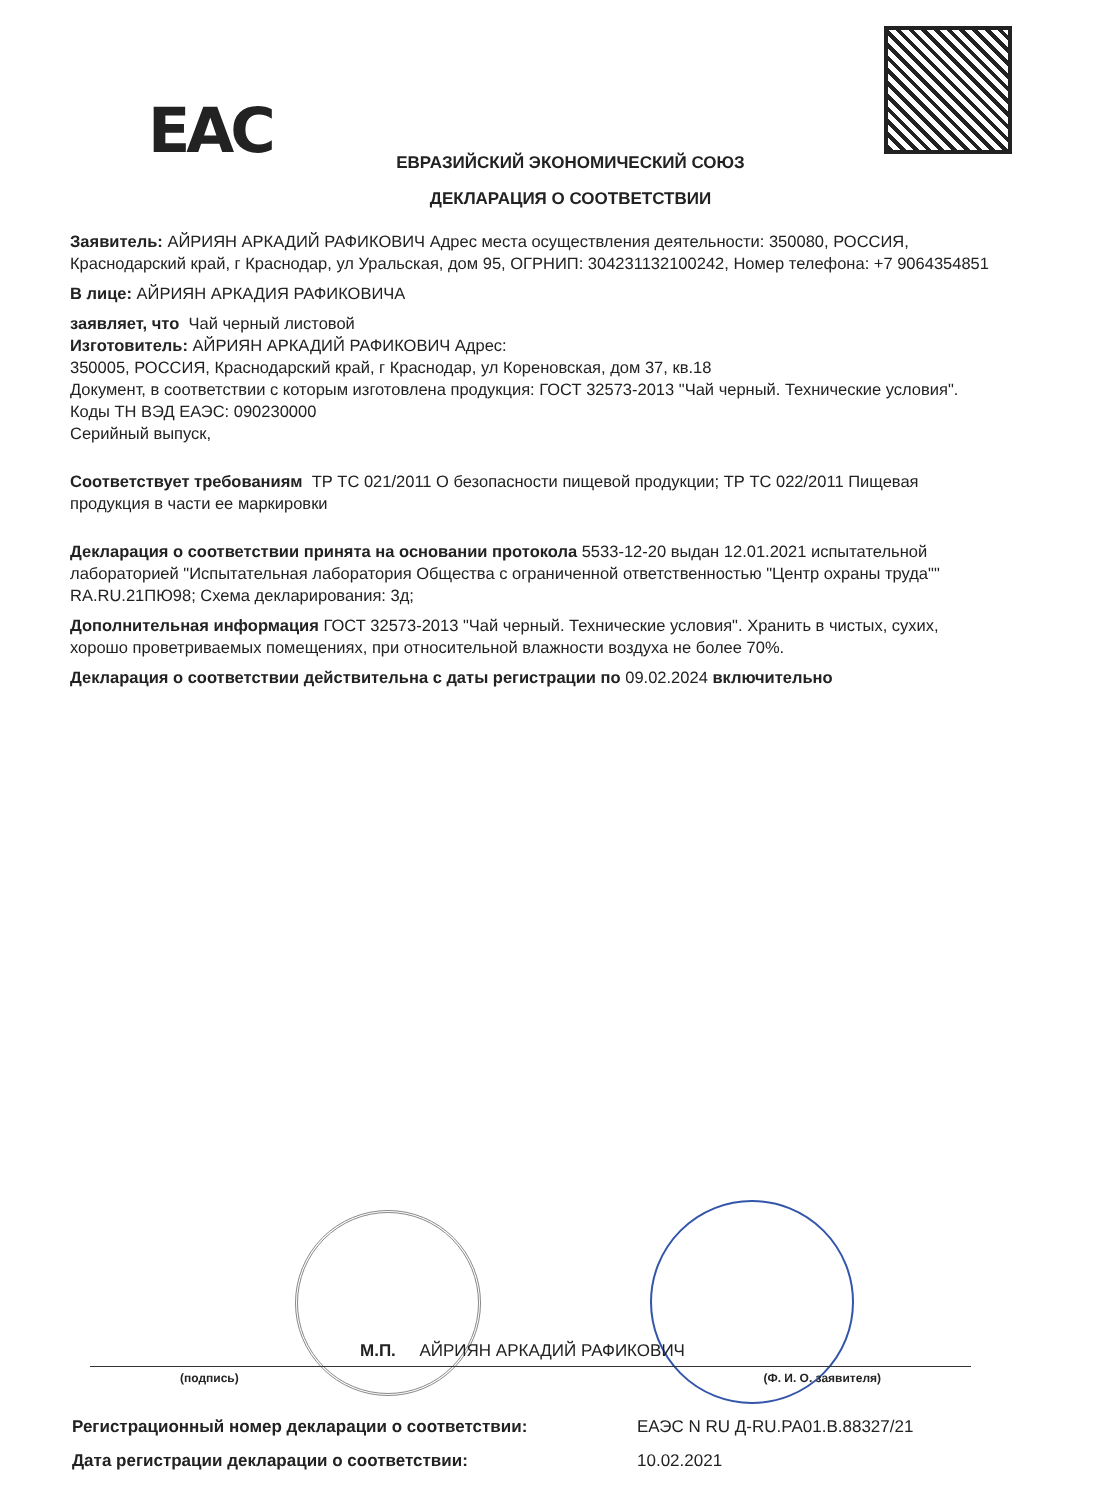EAC
ЕВРАЗИЙСКИЙ ЭКОНОМИЧЕСКИЙ СОЮЗ
ДЕКЛАРАЦИЯ О СООТВЕТСТВИИ
Заявитель: АЙРИЯН АРКАДИЙ РАФИКОВИЧ Адрес места осуществления деятельности: 350080, РОССИЯ, Краснодарский край, г Краснодар, ул Уральская, дом 95, ОГРНИП: 304231132100242, Номер телефона: +7 9064354851
В лице: АЙРИЯН АРКАДИЯ РАФИКОВИЧА
заявляет, что Чай черный листовой
Изготовитель: АЙРИЯН АРКАДИЙ РАФИКОВИЧ Адрес:
350005, РОССИЯ, Краснодарский край, г Краснодар, ул Кореновская, дом 37, кв.18
Документ, в соответствии с которым изготовлена продукция: ГОСТ 32573-2013 "Чай черный. Технические условия".
Коды ТН ВЭД ЕАЭС: 090230000
Серийный выпуск,
Соответствует требованиям ТР ТС 021/2011 О безопасности пищевой продукции; ТР ТС 022/2011 Пищевая продукция в части ее маркировки
Декларация о соответствии принята на основании протокола 5533-12-20 выдан 12.01.2021 испытательной лабораторией "Испытательная лаборатория Общества с ограниченной ответственностью "Центр охраны труда"" RA.RU.21ПЮ98; Схема декларирования: 3д;
Дополнительная информация ГОСТ 32573-2013 "Чай черный. Технические условия". Хранить в чистых, сухих, хорошо проветриваемых помещениях, при относительной влажности воздуха не более 70%.
Декларация о соответствии действительна с даты регистрации по 09.02.2024 включительно
М.П. АЙРИЯН АРКАДИЙ РАФИКОВИЧ
(подпись) (Ф. И. О. заявителя)
Регистрационный номер декларации о соответствии: ЕАЭС N RU Д-RU.РА01.В.88327/21
Дата регистрации декларации о соответствии: 10.02.2021